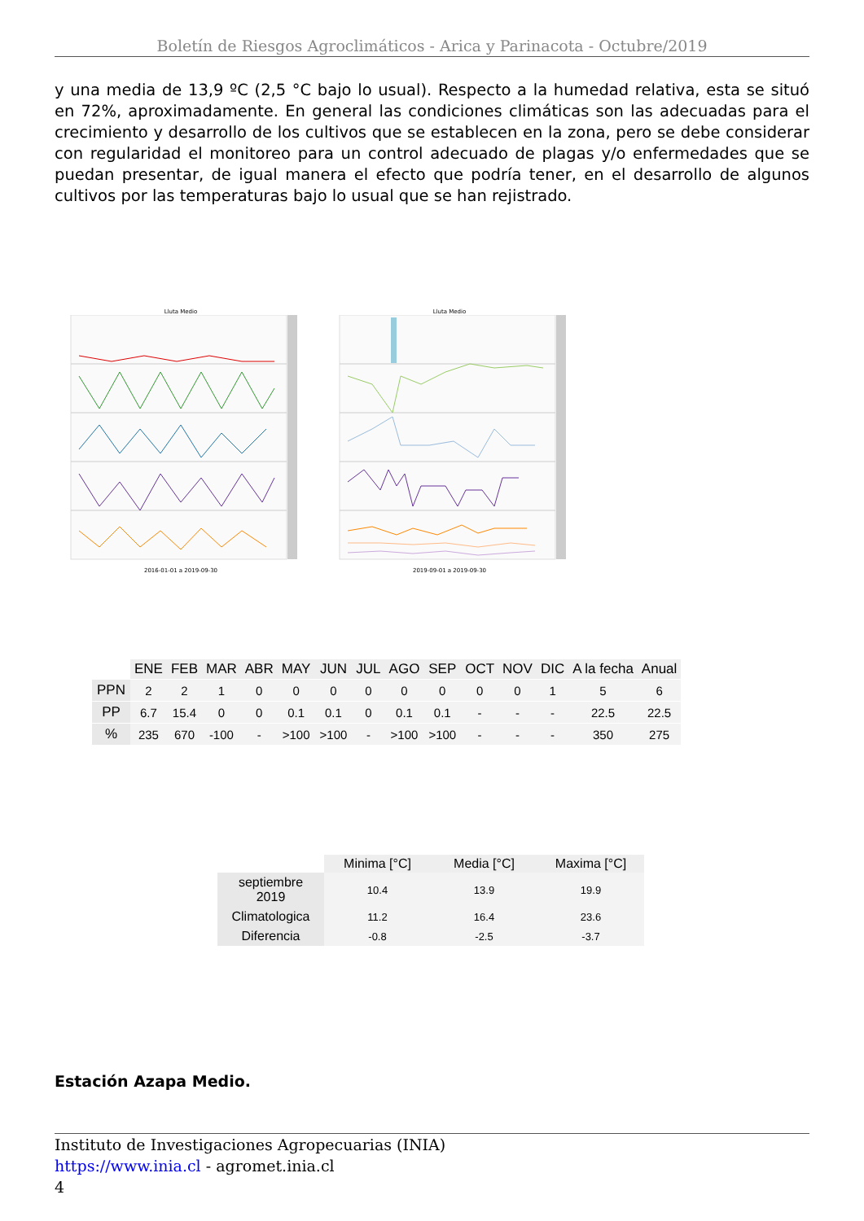Boletín de Riesgos Agroclimáticos - Arica y Parinacota - Octubre/2019
y una media de 13,9 ºC (2,5 °C bajo lo usual). Respecto a la humedad relativa, esta se situó en 72%, aproximadamente. En general las condiciones climáticas son las adecuadas para el crecimiento y desarrollo de los cultivos que se establecen en la zona, pero se debe considerar con regularidad el monitoreo para un control adecuado de plagas y/o enfermedades que se puedan presentar, de igual manera el efecto que podría tener, en el desarrollo de algunos cultivos por las temperaturas bajo lo usual que se han rejistrado.
Lluta Medio 2016-01-01 a 2019-09-30 Lluta Medio 2019-09-01 a 2019-09-30
| | ENE | FEB | MAR | ABR | MAY | JUN | JUL | AGO | SEP | OCT | NOV | DIC | A la fecha | Anual |
| --- | --- | --- | --- | --- | --- | --- | --- | --- | --- | --- | --- | --- | --- | --- |
| PPN | 2 | 2 | 1 | 0 | 0 | 0 | 0 | 0 | 0 | 0 | 0 | 1 | 5 | 6 |
| PP | 6.7 | 15.4 | 0 | 0 | 0.1 | 0.1 | 0 | 0.1 | 0.1 | - | - | - | 22.5 | 22.5 |
| % | 235 | 670 | -100 | - | >100 | >100 | - | >100 | >100 | - | - | - | 350 | 275 |
| | Minima [°C] | Media [°C] | Maxima [°C] |
| --- | --- | --- | --- |
| septiembre 2019 | 10.4 | 13.9 | 19.9 |
| Climatologica | 11.2 | 16.4 | 23.6 |
| Diferencia | -0.8 | -2.5 | -3.7 |
Estación Azapa Medio.
Instituto de Investigaciones Agropecuarias (INIA)
https://www.inia.cl - agromet.inia.cl
4